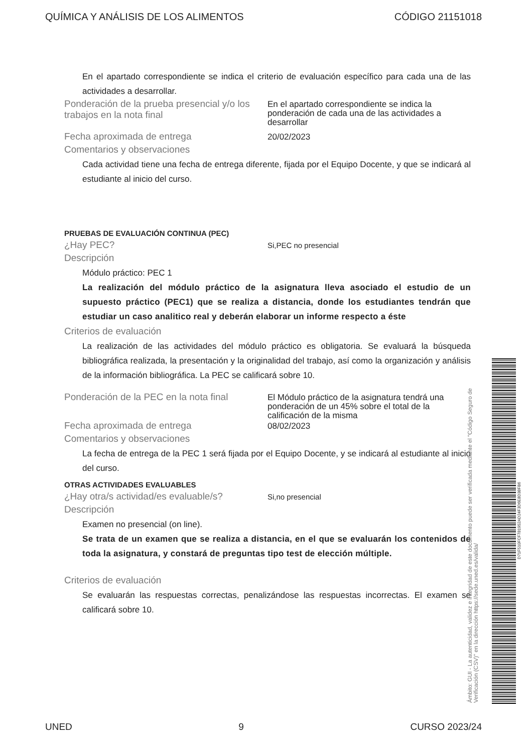QUÍMICA Y ANÁLISIS DE LOS ALIMENTOS CÓDIGO 21151018
En el apartado correspondiente se indica el criterio de evaluación específico para cada una de las actividades a desarrollar.
Ponderación de la prueba presencial y/o los trabajos en la nota final
En el apartado correspondiente se indica la ponderación de cada una de las actividades a desarrollar
Fecha aproximada de entrega
20/02/2023
Comentarios y observaciones
Cada actividad tiene una fecha de entrega diferente, fijada por el Equipo Docente, y que se indicará al estudiante al inicio del curso.
PRUEBAS DE EVALUACIÓN CONTINUA (PEC)
¿Hay PEC?
Si,PEC no presencial
Descripción
Módulo práctico: PEC 1
La realización del módulo práctico de la asignatura lleva asociado el estudio de un supuesto práctico (PEC1) que se realiza a distancia, donde los estudiantes tendrán que estudiar un caso analitico real y deberán elaborar un informe respecto a éste
Criterios de evaluación
La realización de las actividades del módulo práctico es obligatoria. Se evaluará la búsqueda bibliográfica realizada, la presentación y la originalidad del trabajo, así como la organización y análisis de la información bibliográfica. La PEC se calificará sobre 10.
Ponderación de la PEC en la nota final
El Módulo práctico de la asignatura tendrá una ponderación de un 45% sobre el total de la calificación de la misma
Fecha aproximada de entrega
08/02/2023
Comentarios y observaciones
La fecha de entrega de la PEC 1 será fijada por el Equipo Docente, y se indicará al estudiante al inicio del curso.
OTRAS ACTIVIDADES EVALUABLES
¿Hay otra/s actividad/es evaluable/s?
Si,no presencial
Descripción
Examen no presencial (on line).
Se trata de un examen que se realiza a distancia, en el que se evaluarán los contenidos de toda la asignatura, y constará de preguntas tipo test de elección múltiple.
Criterios de evaluación
Se evaluarán las respuestas correctas, penalizándose las respuestas incorrectas. El examen se calificará sobre 10.
Ámbito: GUI - La autenticidad, validez e integridad de este documento puede ser verificada mediante el "Código Seguro de Verificación (CSV)" en la dirección https://sede.uned.es/valida/
D71F510FCF781952AD24F3D6E8D38FB6
UNED 9 CURSO 2023/24